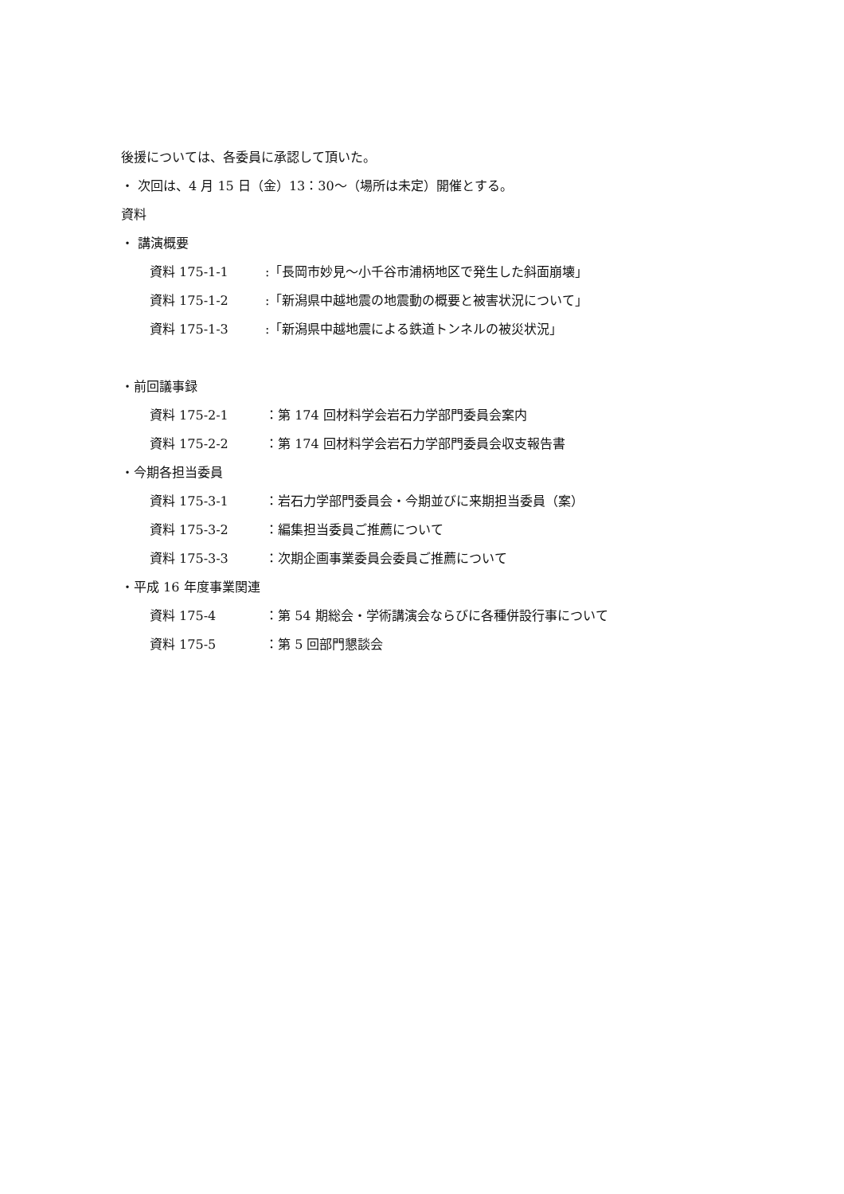後援については、各委員に承認して頂いた。
・ 次回は、4 月 15 日（金）13：30～（場所は未定）開催とする。
資料
・ 講演概要
資料 175-1-1 :「長岡市妙見～小千谷市浦柄地区で発生した斜面崩壊」
資料 175-1-2 :「新潟県中越地震の地震動の概要と被害状況について」
資料 175-1-3 :「新潟県中越地震による鉄道トンネルの被災状況」
・前回議事録
資料 175-2-1 ：第 174 回材料学会岩石力学部門委員会案内
資料 175-2-2 ：第 174 回材料学会岩石力学部門委員会収支報告書
・今期各担当委員
資料 175-3-1 ：岩石力学部門委員会・今期並びに来期担当委員（案）
資料 175-3-2 ：編集担当委員ご推薦について
資料 175-3-3 ：次期企画事業委員会委員ご推薦について
・平成 16 年度事業関連
資料 175-4 ：第 54 期総会・学術講演会ならびに各種併設行事について
資料 175-5 ：第 5 回部門懇談会